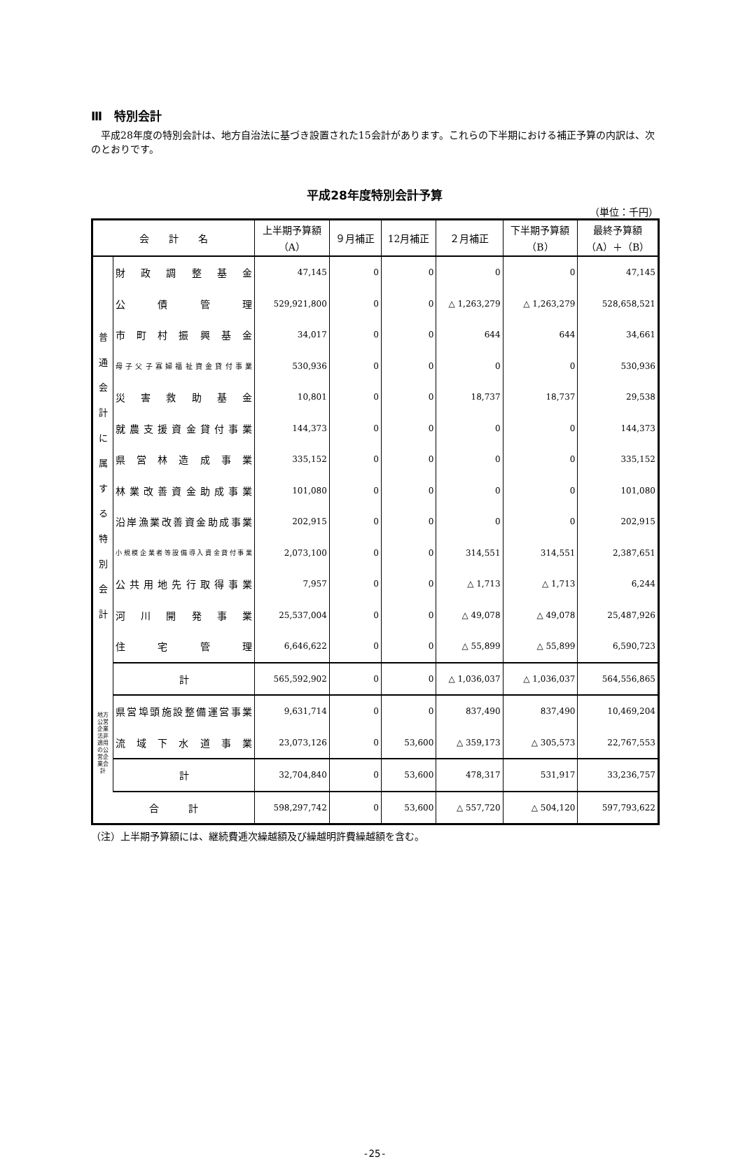Ⅲ　特別会計
平成28年度の特別会計は、地方自治法に基づき設置された15会計があります。これらの下半期における補正予算の内訳は、次のとおりです。
平成28年度特別会計予算
（単位：千円）
| 会 計 名 | | 上半期予算額 （A） | ９月補正 | 12月補正 | ２月補正 | 下半期予算額 （B） | 最終予算額 （A）＋（B） |
| --- | --- | --- | --- | --- | --- | --- | --- |
| 普 通 会 計 に 属 す る 特 別 会 計 | 財政調整基金 | 47,145 | 0 | 0 | 0 | 0 | 47,145 |
| | 公債管理 | 529,921,800 | 0 | 0 | △ 1,263,279 | △ 1,263,279 | 528,658,521 |
| | 市町村振興基金 | 34,017 | 0 | 0 | 644 | 644 | 34,661 |
| | 母子父子寡婦福祉資金貸付事業 | 530,936 | 0 | 0 | 0 | 0 | 530,936 |
| | 災害救助基金 | 10,801 | 0 | 0 | 18,737 | 18,737 | 29,538 |
| | 就農支援資金貸付事業 | 144,373 | 0 | 0 | 0 | 0 | 144,373 |
| | 県営林造成事業 | 335,152 | 0 | 0 | 0 | 0 | 335,152 |
| | 林業改善資金助成事業 | 101,080 | 0 | 0 | 0 | 0 | 101,080 |
| | 沿岸漁業改善資金助成事業 | 202,915 | 0 | 0 | 0 | 0 | 202,915 |
| | 小規模企業者等設備導入資金貸付事業 | 2,073,100 | 0 | 0 | 314,551 | 314,551 | 2,387,651 |
| | 公共用地先行取得事業 | 7,957 | 0 | 0 | △ 1,713 | △ 1,713 | 6,244 |
| | 河川開発事業 | 25,537,004 | 0 | 0 | △ 49,078 | △ 49,078 | 25,487,926 |
| | 住宅管理 | 6,646,622 | 0 | 0 | △ 55,899 | △ 55,899 | 6,590,723 |
| | 計 | 565,592,902 | 0 | 0 | △ 1,036,037 | △ 1,036,037 | 564,556,865 |
| 地方公営企業法非適用の公営企業会計 | 県営埠頭施設整備運営事業 | 9,631,714 | 0 | 0 | 837,490 | 837,490 | 10,469,204 |
| | 流域下水道事業 | 23,073,126 | 0 | 53,600 | △ 359,173 | △ 305,573 | 22,767,553 |
| | 計 | 32,704,840 | 0 | 53,600 | 478,317 | 531,917 | 33,236,757 |
| 合 計 | | 598,297,742 | 0 | 53,600 | △ 557,720 | △ 504,120 | 597,793,622 |
（注）上半期予算額には、継続費逓次繰越額及び繰越明許費繰越額を含む。
-25-